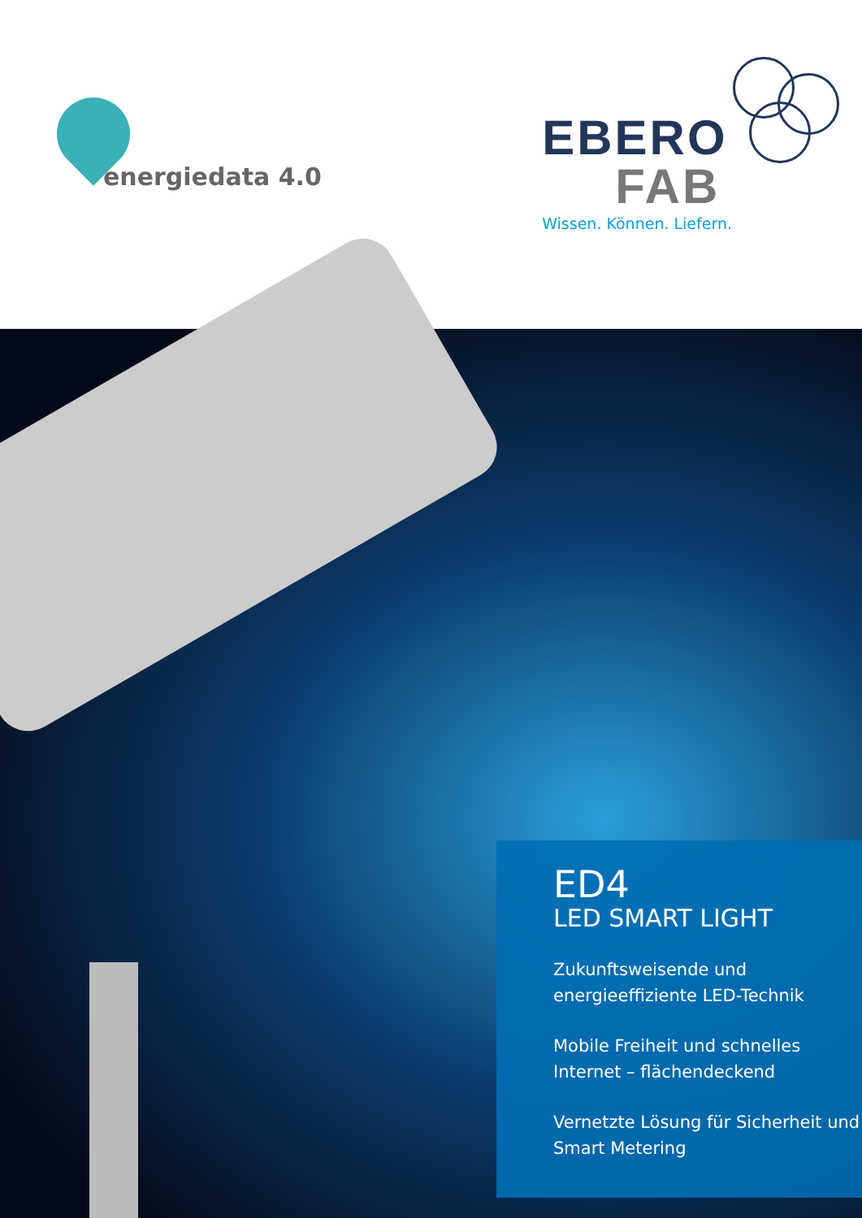energiedata 4.0
EBERO
FAB
Wissen. Können. Liefern.
ED4
LED SMART LIGHT
Zukunftsweisende und energieeffiziente LED-Technik
Mobile Freiheit und schnelles Internet – flächendeckend
Vernetzte Lösung für Sicherheit und Smart Metering